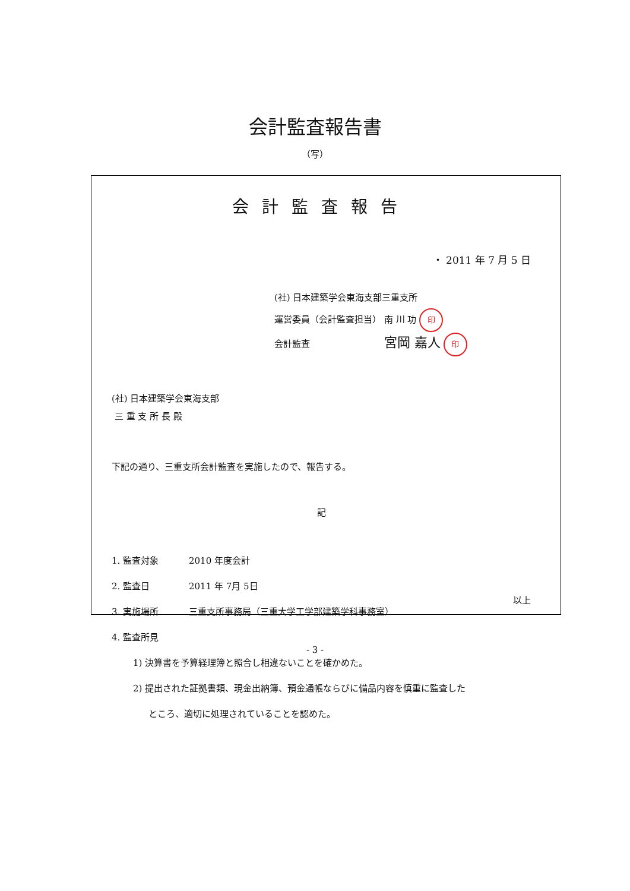会計監査報告書
（写）
会計監査報告
・ 2011 年 7 月 5 日
(社) 日本建築学会東海支部三重支所
運営委員（会計監査担当） 南 川 功 印
会計監査 宮岡 嘉人 印
(社) 日本建築学会東海支部
三 重 支 所 長 殿
下記の通り、三重支所会計監査を実施したので、報告する。
記
1. 監査対象 2010 年度会計
2. 監査日 2011 年 7月 5日
3. 実施場所 三重支所事務局（三重大学工学部建築学科事務室）
4. 監査所見
1) 決算書を予算経理簿と照合し相違ないことを確かめた。
2) 提出された証拠書類、現金出納簿、預金通帳ならびに備品内容を慎重に監査した
ところ、適切に処理されていることを認めた。
以上
- 3 -